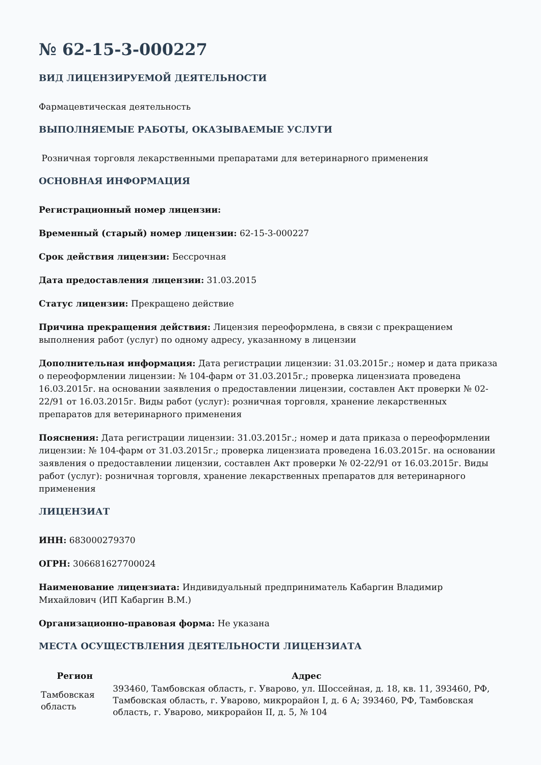№ 62-15-3-000227
ВИД ЛИЦЕНЗИРУЕМОЙ ДЕЯТЕЛЬНОСТИ
Фармацевтическая деятельность
ВЫПОЛНЯЕМЫЕ РАБОТЫ, ОКАЗЫВАЕМЫЕ УСЛУГИ
Розничная торговля лекарственными препаратами для ветеринарного применения
ОСНОВНАЯ ИНФОРМАЦИЯ
Регистрационный номер лицензии:
Временный (старый) номер лицензии: 62-15-3-000227
Срок действия лицензии: Бессрочная
Дата предоставления лицензии: 31.03.2015
Статус лицензии: Прекращено действие
Причина прекращения действия: Лицензия переоформлена, в связи с прекращением выполнения работ (услуг) по одному адресу, указанному в лицензии
Дополнительная информация: Дата регистрации лицензии: 31.03.2015г.; номер и дата приказа о переоформлении лицензии: № 104-фарм от 31.03.2015г.; проверка лицензиата проведена 16.03.2015г. на основании заявления о предоставлении лицензии, составлен Акт проверки № 02-22/91 от 16.03.2015г. Виды работ (услуг): розничная торговля, хранение лекарственных препаратов для ветеринарного применения
Пояснения: Дата регистрации лицензии: 31.03.2015г.; номер и дата приказа о переоформлении лицензии: № 104-фарм от 31.03.2015г.; проверка лицензиата проведена 16.03.2015г. на основании заявления о предоставлении лицензии, составлен Акт проверки № 02-22/91 от 16.03.2015г. Виды работ (услуг): розничная торговля, хранение лекарственных препаратов для ветеринарного применения
ЛИЦЕНЗИАТ
ИНН: 683000279370
ОГРН: 306681627700024
Наименование лицензиата: Индивидуальный предприниматель Кабаргин Владимир Михайлович (ИП Кабаргин В.М.)
Организационно-правовая форма: Не указана
МЕСТА ОСУЩЕСТВЛЕНИЯ ДЕЯТЕЛЬНОСТИ ЛИЦЕНЗИАТА
| Регион | Адрес |
| --- | --- |
| Тамбовская область | 393460, Тамбовская область, г. Уварово, ул. Шоссейная, д. 18, кв. 11, 393460, РФ, Тамбовская область, г. Уварово, микрорайон I, д. 6 А; 393460, РФ, Тамбовская область, г. Уварово, микрорайон II, д. 5, № 104 |